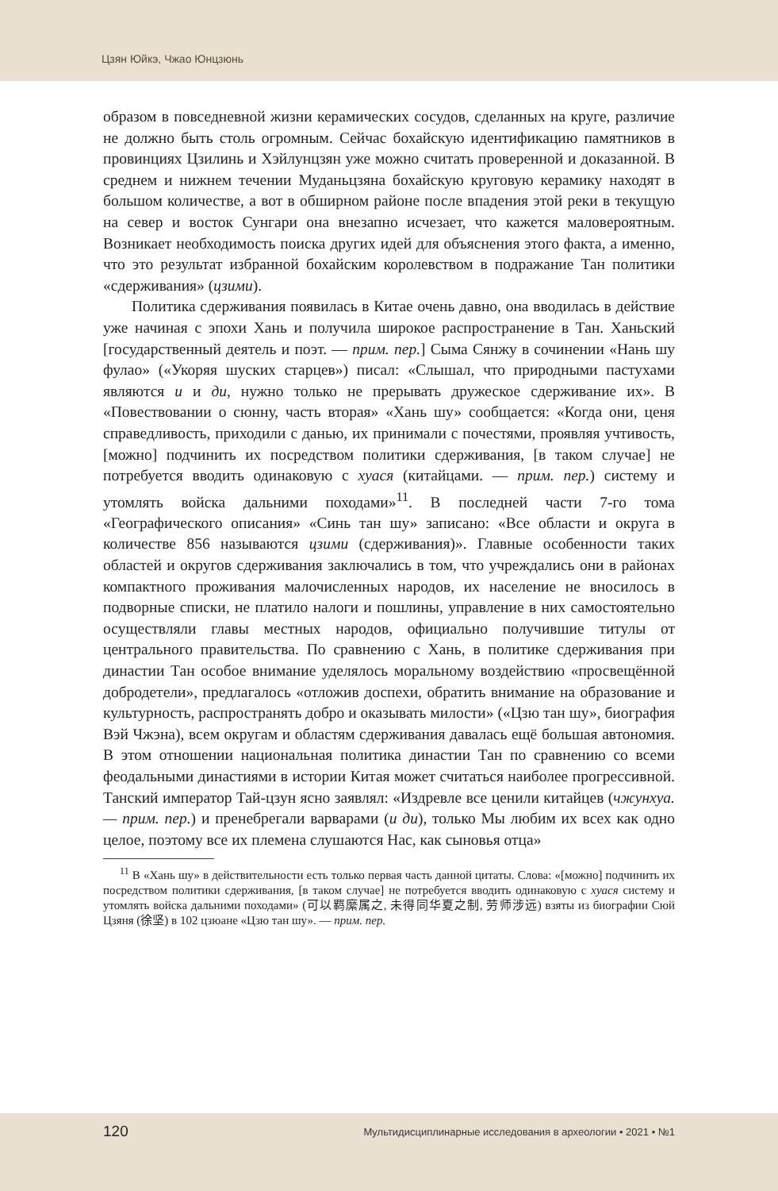Цзян Юйкэ, Чжао Юнцзюнь
образом в повседневной жизни керамических сосудов, сделанных на круге, различие не должно быть столь огромным. Сейчас бохайскую идентификацию памятников в провинциях Цзилинь и Хэйлунцзян уже можно считать проверенной и доказанной. В среднем и нижнем течении Муданьцзяна бохайскую круговую керамику находят в большом количестве, а вот в обширном районе после впадения этой реки в текущую на север и восток Сунгари она внезапно исчезает, что кажется маловероятным. Возникает необходимость поиска других идей для объяснения этого факта, а именно, что это результат избранной бохайским королевством в подражание Тан политики «сдерживания» (цзими).
Политика сдерживания появилась в Китае очень давно, она вводилась в действие уже начиная с эпохи Хань и получила широкое распространение в Тан. Ханьский [государственный деятель и поэт. — прим. пер.] Сыма Сянжу в сочинении «Нань шу фулао» («Укоряя шуских старцев») писал: «Слышал, что природными пастухами являются и и ди, нужно только не прерывать дружеское сдерживание их». В «Повествовании о сюнну, часть вторая» «Хань шу» сообщается: «Когда они, ценя справедливость, приходили с данью, их принимали с почестями, проявляя учтивость, [можно] подчинить их посредством политики сдерживания, [в таком случае] не потребуется вводить одинаковую с хуася (китайцами. — прим. пер.) систему и утомлять войска дальними походами»<sup>11</sup>. В последней части 7-го тома «Географического описания» «Синь тан шу» записано: «Все области и округа в количестве 856 называются цзими (сдерживания)». Главные особенности таких областей и округов сдерживания заключались в том, что учреждались они в районах компактного проживания малочисленных народов, их население не вносилось в подворные списки, не платило налоги и пошлины, управление в них самостоятельно осуществляли главы местных народов, официально получившие титулы от центрального правительства. По сравнению с Хань, в политике сдерживания при династии Тан особое внимание уделялось моральному воздействию «просвещённой добродетели», предлагалось «отложив доспехи, обратить внимание на образование и культурность, распространять добро и оказывать милости» («Цзю тан шу», биография Вэй Чжэна), всем округам и областям сдерживания давалась ещё большая автономия. В этом отношении национальная политика династии Тан по сравнению со всеми феодальными династиями в истории Китая может считаться наиболее прогрессивной. Танский император Тай-цзун ясно заявлял: «Издревле все ценили китайцев (чжунхуа. — прим. пер.) и пренебрегали варварами (и ди), только Мы любим их всех как одно целое, поэтому все их племена слушаются Нас, как сыновья отца»
<sup>11</sup> В «Хань шу» в действительности есть только первая часть данной цитаты. Слова: «[можно] подчинить их посредством политики сдерживания, [в таком случае] не потребуется вводить одинаковую с хуася систему и утомлять войска дальними походами» (可以羁縻属之, 未得同华夏之制, 劳师涉远) взяты из биографии Сюй Цзяня (徐坚) в 102 цзюане «Цзю тан шу». — прим. пер.
120 Мультидисциплинарные исследования в археологии • 2021 • №1